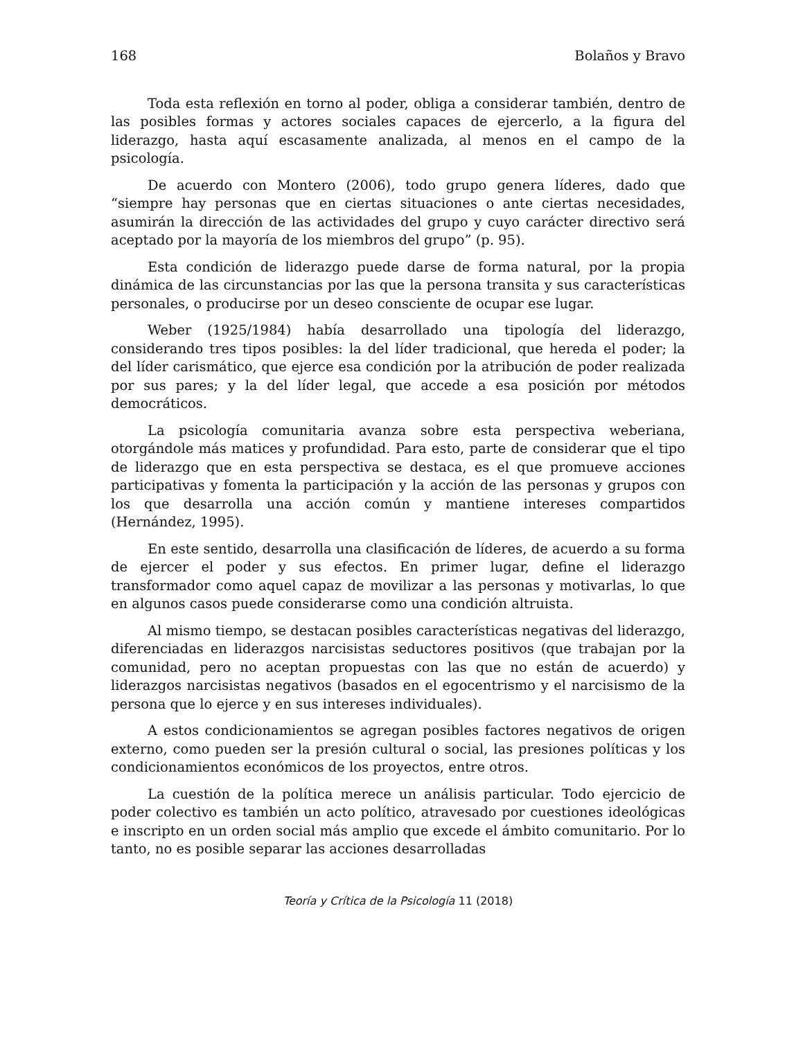168 Bolaños y Bravo
Toda esta reflexión en torno al poder, obliga a considerar también, dentro de las posibles formas y actores sociales capaces de ejercerlo, a la figura del liderazgo, hasta aquí escasamente analizada, al menos en el campo de la psicología.
De acuerdo con Montero (2006), todo grupo genera líderes, dado que “siempre hay personas que en ciertas situaciones o ante ciertas necesidades, asumirán la dirección de las actividades del grupo y cuyo carácter directivo será aceptado por la mayoría de los miembros del grupo” (p. 95).
Esta condición de liderazgo puede darse de forma natural, por la propia dinámica de las circunstancias por las que la persona transita y sus características personales, o producirse por un deseo consciente de ocupar ese lugar.
Weber (1925/1984) había desarrollado una tipología del liderazgo, considerando tres tipos posibles: la del líder tradicional, que hereda el poder; la del líder carismático, que ejerce esa condición por la atribución de poder realizada por sus pares; y la del líder legal, que accede a esa posición por métodos democráticos.
La psicología comunitaria avanza sobre esta perspectiva weberiana, otorgándole más matices y profundidad. Para esto, parte de considerar que el tipo de liderazgo que en esta perspectiva se destaca, es el que promueve acciones participativas y fomenta la participación y la acción de las personas y grupos con los que desarrolla una acción común y mantiene intereses compartidos (Hernández, 1995).
En este sentido, desarrolla una clasificación de líderes, de acuerdo a su forma de ejercer el poder y sus efectos. En primer lugar, define el liderazgo transformador como aquel capaz de movilizar a las personas y motivarlas, lo que en algunos casos puede considerarse como una condición altruista.
Al mismo tiempo, se destacan posibles características negativas del liderazgo, diferenciadas en liderazgos narcisistas seductores positivos (que trabajan por la comunidad, pero no aceptan propuestas con las que no están de acuerdo) y liderazgos narcisistas negativos (basados en el egocentrismo y el narcisismo de la persona que lo ejerce y en sus intereses individuales).
A estos condicionamientos se agregan posibles factores negativos de origen externo, como pueden ser la presión cultural o social, las presiones políticas y los condicionamientos económicos de los proyectos, entre otros.
La cuestión de la política merece un análisis particular. Todo ejercicio de poder colectivo es también un acto político, atravesado por cuestiones ideológicas e inscripto en un orden social más amplio que excede el ámbito comunitario. Por lo tanto, no es posible separar las acciones desarrolladas
Teoría y Crítica de la Psicología 11 (2018)